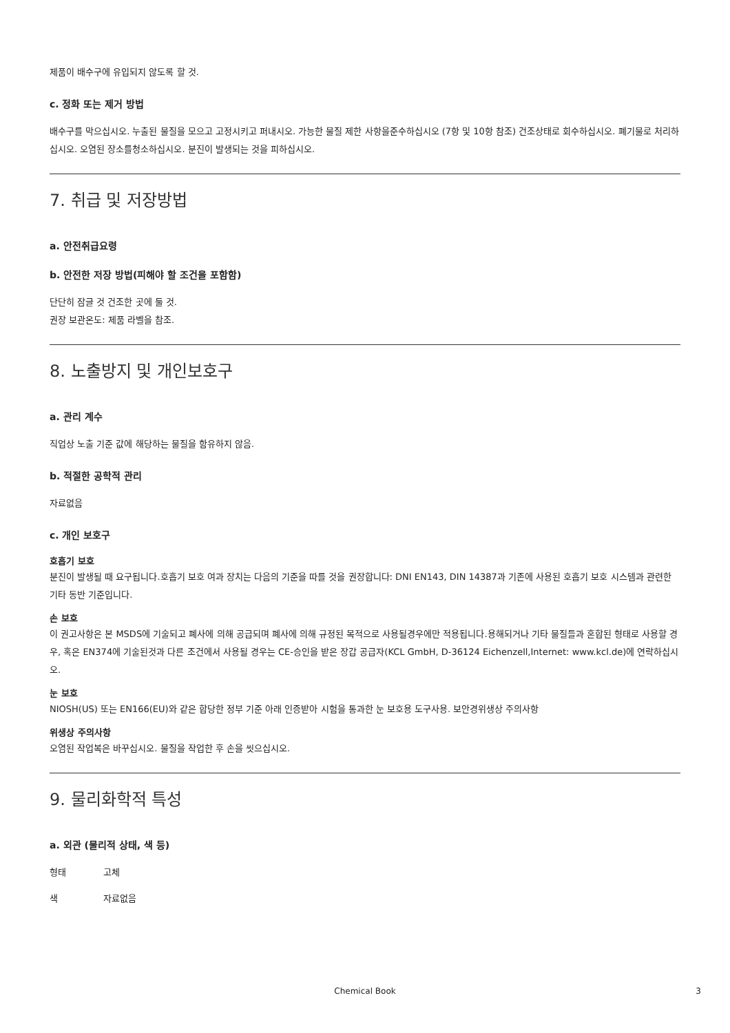제품이 배수구에 유입되지 않도록 할 것.
c. 정화 또는 제거 방법
배수구를 막으십시오. 누출된 물질을 모으고 고정시키고 퍼내시오. 가능한 물질 제한 사항을준수하십시오 (7항 및 10항 참조) 건조상태로 회수하십시오. 폐기물로 처리하십시오. 오염된 장소를청소하십시오. 분진이 발생되는 것을 피하십시오.
7. 취급 및 저장방법
a. 안전취급요령
b. 안전한 저장 방법(피해야 할 조건을 포함함)
단단히 잠글 것 건조한 곳에 둘 것.
권장 보관온도: 제품 라벨을 참조.
8. 노출방지 및 개인보호구
a. 관리 계수
직업상 노출 기준 값에 해당하는 물질을 함유하지 않음.
b. 적절한 공학적 관리
자료없음
c. 개인 보호구
호흡기 보호
분진이 발생될 때 요구됩니다.호흡기 보호 여과 장치는 다음의 기준을 따를 것을 권장합니다: DNI EN143, DIN 14387과 기존에 사용된 호흡기 보호 시스템과 관련한 기타 동반 기준입니다.
손 보호
이 권고사항은 본 MSDS에 기술되고 폐사에 의해 공급되며 폐사에 의해 규정된 목적으로 사용될경우에만 적용됩니다.용해되거나 기타 물질들과 혼합된 형태로 사용할 경우, 혹은 EN374에 기술된것과 다른 조건에서 사용될 경우는 CE-승인을 받은 장갑 공급자(KCL GmbH, D-36124 Eichenzell,Internet: www.kcl.de)에 연락하십시오.
눈 보호
NIOSH(US) 또는 EN166(EU)와 같은 합당한 정부 기준 아래 인증받아 시험을 통과한 눈 보호용 도구사용. 보안경위생상 주의사항
위생상 주의사항
오염된 작업복은 바꾸십시오. 물질을 작업한 후 손을 씻으십시오.
9. 물리화학적 특성
a. 외관 (물리적 상태, 색 등)
형태 고체
색 자료없음
Chemical Book 3